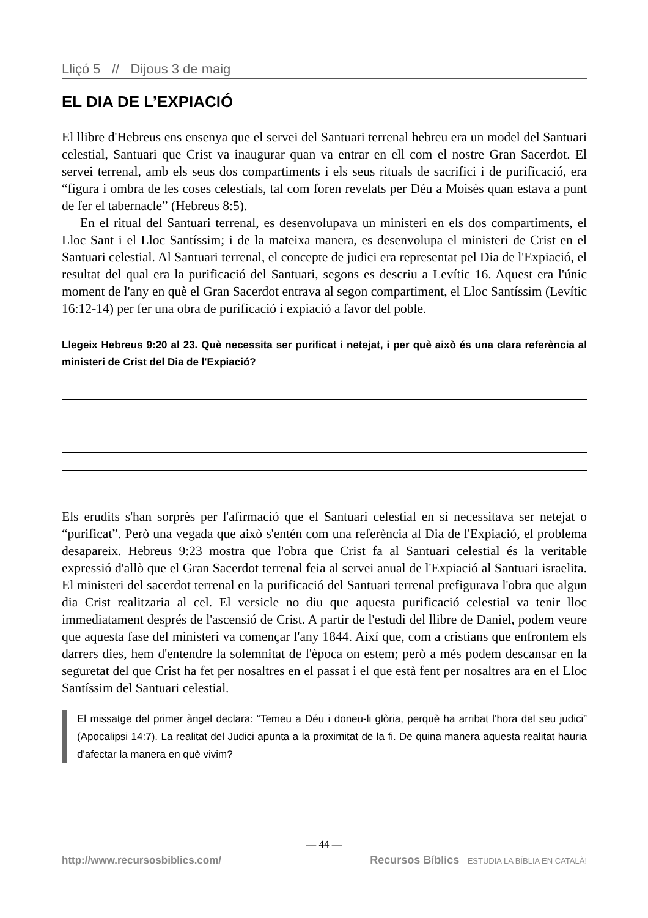Lliçó 5 // Dijous 3 de maig
EL DIA DE L’EXPIACIÓ
El llibre d'Hebreus ens ensenya que el servei del Santuari terrenal hebreu era un model del Santuari celestial, Santuari que Crist va inaugurar quan va entrar en ell com el nostre Gran Sacerdot. El servei terrenal, amb els seus dos compartiments i els seus rituals de sacrifici i de purificació, era “figura i ombra de les coses celestials, tal com foren revelats per Déu a Moisès quan estava a punt de fer el tabernacle” (Hebreus 8:5).
En el ritual del Santuari terrenal, es desenvolupava un ministeri en els dos compartiments, el Lloc Sant i el Lloc Santíssim; i de la mateixa manera, es desenvolupa el ministeri de Crist en el Santuari celestial. Al Santuari terrenal, el concepte de judici era representat pel Dia de l'Expiació, el resultat del qual era la purificació del Santuari, segons es descriu a Levític 16. Aquest era l'únic moment de l'any en què el Gran Sacerdot entrava al segon compartiment, el Lloc Santíssim (Levític 16:12-14) per fer una obra de purificació i expiació a favor del poble.
Llegeix Hebreus 9:20 al 23. Què necessita ser purificat i netejat, i per què això és una clara referència al ministeri de Crist del Dia de l'Expiació?
Els erudits s'han sorprès per l'afirmació que el Santuari celestial en si necessitava ser netejat o “purificat”. Però una vegada que això s'entén com una referència al Dia de l'Expiació, el problema desapareix. Hebreus 9:23 mostra que l'obra que Crist fa al Santuari celestial és la veritable expressió d'allò que el Gran Sacerdot terrenal feia al servei anual de l'Expiació al Santuari israelita. El ministeri del sacerdot terrenal en la purificació del Santuari terrenal prefigurava l'obra que algun dia Crist realitzaria al cel. El versicle no diu que aquesta purificació celestial va tenir lloc immediatament després de l'ascensió de Crist. A partir de l'estudi del llibre de Daniel, podem veure que aquesta fase del ministeri va començar l'any 1844. Així que, com a cristians que enfrontem els darrers dies, hem d'entendre la solemnitat de l'època on estem; però a més podem descansar en la seguretat del que Crist ha fet per nosaltres en el passat i el que està fent per nosaltres ara en el Lloc Santíssim del Santuari celestial.
El missatge del primer àngel declara: “Temeu a Déu i doneu-li glòria, perquè ha arribat l'hora del seu judici” (Apocalipsi 14:7). La realitat del Judici apunta a la proximitat de la fi. De quina manera aquesta realitat hauria d'afectar la manera en què vivim?
— 44 —
http://www.recursosbiblics.com/ Recursos Bíblics ESTUDIA LA BÍBLIA EN CATALÀ!